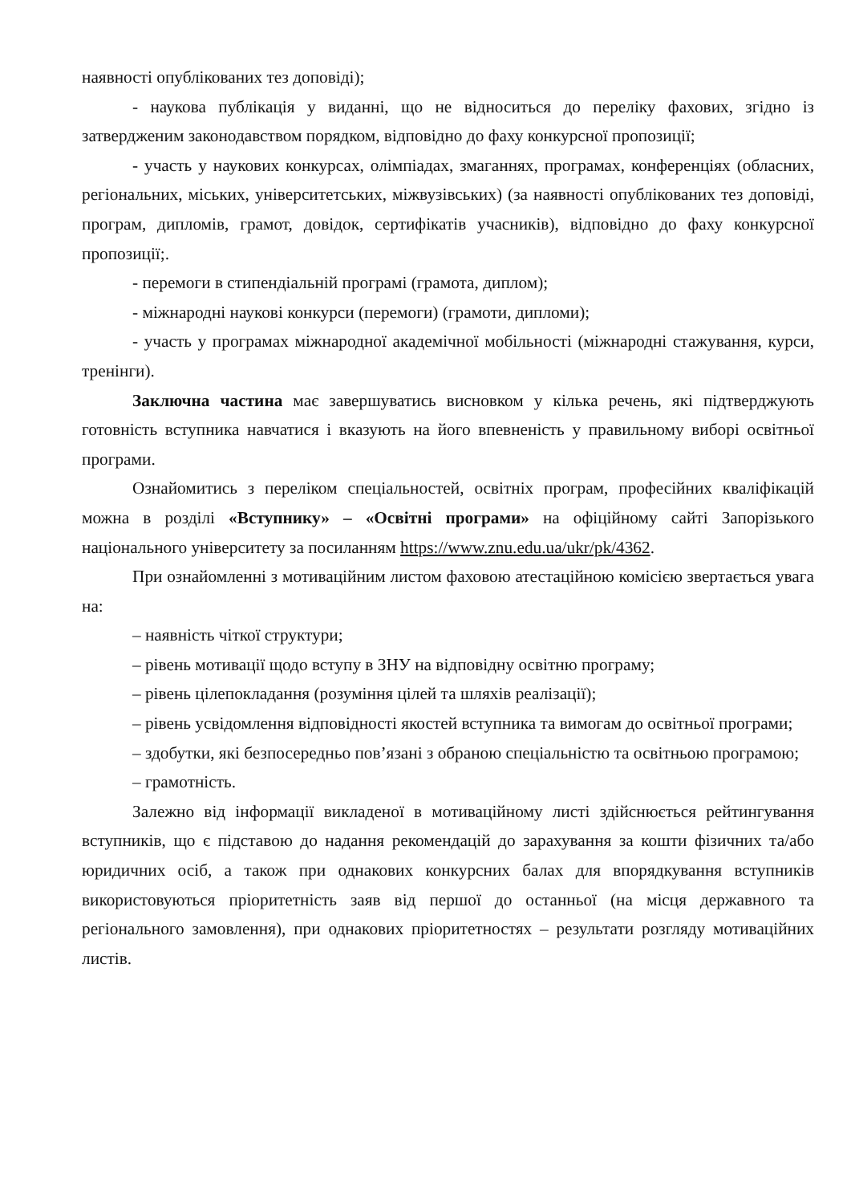наявності опублікованих тез доповіді);
- наукова публікація у виданні, що не відноситься до переліку фахових, згідно із затвердженим законодавством порядком, відповідно до фаху конкурсної пропозиції;
- участь у наукових конкурсах, олімпіадах, змаганнях, програмах, конференціях (обласних, регіональних, міських, університетських, міжвузівських) (за наявності опублікованих тез доповіді, програм, дипломів, грамот, довідок, сертифікатів учасників), відповідно до фаху конкурсної пропозиції;.
- перемоги в стипендіальній програмі (грамота, диплом);
- міжнародні наукові конкурси (перемоги) (грамоти, дипломи);
- участь у програмах міжнародної академічної мобільності (міжнародні стажування, курси, тренінги).
Заключна частина має завершуватись висновком у кілька речень, які підтверджують готовність вступника навчатися і вказують на його впевненість у правильному виборі освітньої програми.
Ознайомитись з переліком спеціальностей, освітніх програм, професійних кваліфікацій можна в розділі «Вступнику» – «Освітні програми» на офіційному сайті Запорізького національного університету за посиланням https://www.znu.edu.ua/ukr/pk/4362.
При ознайомленні з мотиваційним листом фаховою атестаційною комісією звертається увага на:
– наявність чіткої структури;
– рівень мотивації щодо вступу в ЗНУ на відповідну освітню програму;
– рівень цілепокладання (розуміння цілей та шляхів реалізації);
– рівень усвідомлення відповідності якостей вступника та вимогам до освітньої програми;
– здобутки, які безпосередньо пов’язані з обраною спеціальністю та освітньою програмою;
– грамотність.
Залежно від інформації викладеної в мотиваційному листі здійснюється рейтингування вступників, що є підставою до надання рекомендацій до зарахування за кошти фізичних та/або юридичних осіб, а також при однакових конкурсних балах для впорядкування вступників використовуються пріоритетність заяв від першої до останньої (на місця державного та регіонального замовлення), при однакових пріоритетностях – результати розгляду мотиваційних листів.